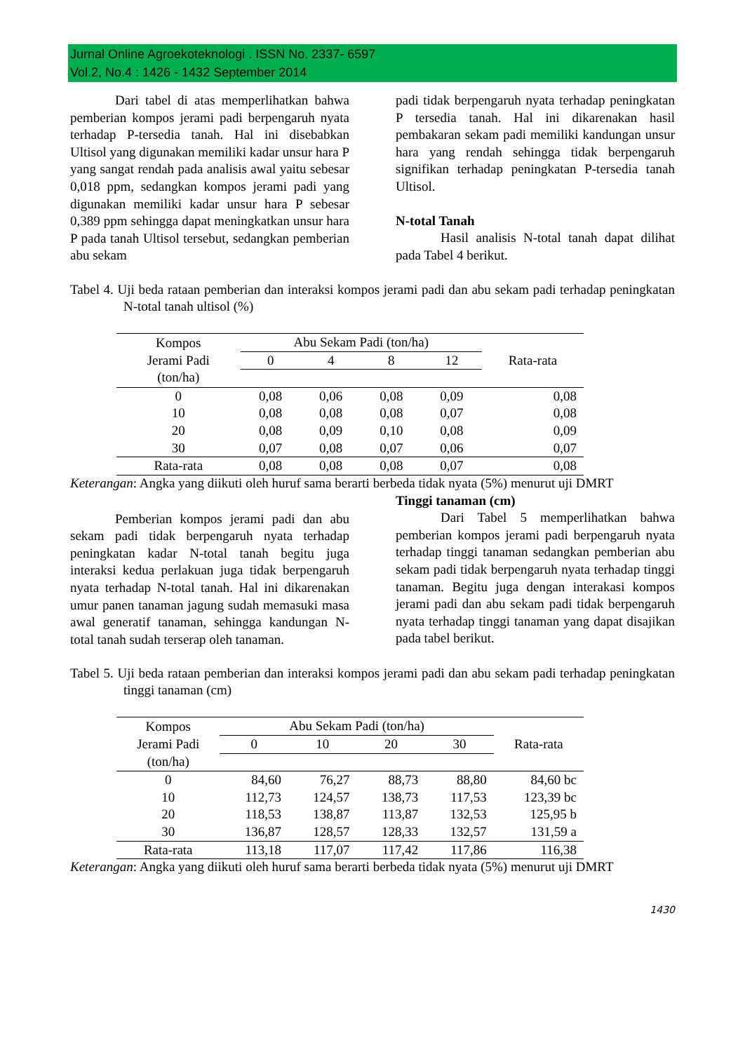Jurnal Online Agroekoteknologi . ISSN No. 2337- 6597
Vol.2, No.4 : 1426 - 1432 September 2014
Dari tabel di atas memperlihatkan bahwa pemberian kompos jerami padi berpengaruh nyata terhadap P-tersedia tanah. Hal ini disebabkan Ultisol yang digunakan memiliki kadar unsur hara P yang sangat rendah pada analisis awal yaitu sebesar 0,018 ppm, sedangkan kompos jerami padi yang digunakan memiliki kadar unsur hara P sebesar 0,389 ppm sehingga dapat meningkatkan unsur hara P pada tanah Ultisol tersebut, sedangkan pemberian abu sekam
padi tidak berpengaruh nyata terhadap peningkatan P tersedia tanah. Hal ini dikarenakan hasil pembakaran sekam padi memiliki kandungan unsur hara yang rendah sehingga tidak berpengaruh signifikan terhadap peningkatan P-tersedia tanah Ultisol.
N-total Tanah
Hasil analisis N-total tanah dapat dilihat pada Tabel 4 berikut.
Tabel 4. Uji beda rataan pemberian dan interaksi kompos jerami padi dan abu sekam padi terhadap peningkatan N-total tanah ultisol (%)
| Kompos Jerami Padi (ton/ha) | Abu Sekam Padi (ton/ha) | | | | Rata-rata |
| --- | --- | --- | --- | --- | --- |
| | 0 | 4 | 8 | 12 | |
| 0 | 0,08 | 0,06 | 0,08 | 0,09 | 0,08 |
| 10 | 0,08 | 0,08 | 0,08 | 0,07 | 0,08 |
| 20 | 0,08 | 0,09 | 0,10 | 0,08 | 0,09 |
| 30 | 0,07 | 0,08 | 0,07 | 0,06 | 0,07 |
| Rata-rata | 0,08 | 0,08 | 0,08 | 0,07 | 0,08 |
Keterangan: Angka yang diikuti oleh huruf sama berarti berbeda tidak nyata (5%) menurut uji DMRT
Pemberian kompos jerami padi dan abu sekam padi tidak berpengaruh nyata terhadap peningkatan kadar N-total tanah begitu juga interaksi kedua perlakuan juga tidak berpengaruh nyata terhadap N-total tanah. Hal ini dikarenakan umur panen tanaman jagung sudah memasuki masa awal generatif tanaman, sehingga kandungan N-total tanah sudah terserap oleh tanaman.
Tinggi tanaman (cm)
Dari Tabel 5 memperlihatkan bahwa pemberian kompos jerami padi berpengaruh nyata terhadap tinggi tanaman sedangkan pemberian abu sekam padi tidak berpengaruh nyata terhadap tinggi tanaman. Begitu juga dengan interakasi kompos jerami padi dan abu sekam padi tidak berpengaruh nyata terhadap tinggi tanaman yang dapat disajikan pada tabel berikut.
Tabel 5. Uji beda rataan pemberian dan interaksi kompos jerami padi dan abu sekam padi terhadap peningkatan tinggi tanaman (cm)
| Kompos Jerami Padi (ton/ha) | Abu Sekam Padi (ton/ha) | | | | Rata-rata |
| --- | --- | --- | --- | --- | --- |
| | 0 | 10 | 20 | 30 | |
| 0 | 84,60 | 76,27 | 88,73 | 88,80 | 84,60 bc |
| 10 | 112,73 | 124,57 | 138,73 | 117,53 | 123,39 bc |
| 20 | 118,53 | 138,87 | 113,87 | 132,53 | 125,95 b |
| 30 | 136,87 | 128,57 | 128,33 | 132,57 | 131,59 a |
| Rata-rata | 113,18 | 117,07 | 117,42 | 117,86 | 116,38 |
Keterangan: Angka yang diikuti oleh huruf sama berarti berbeda tidak nyata (5%) menurut uji DMRT
1430